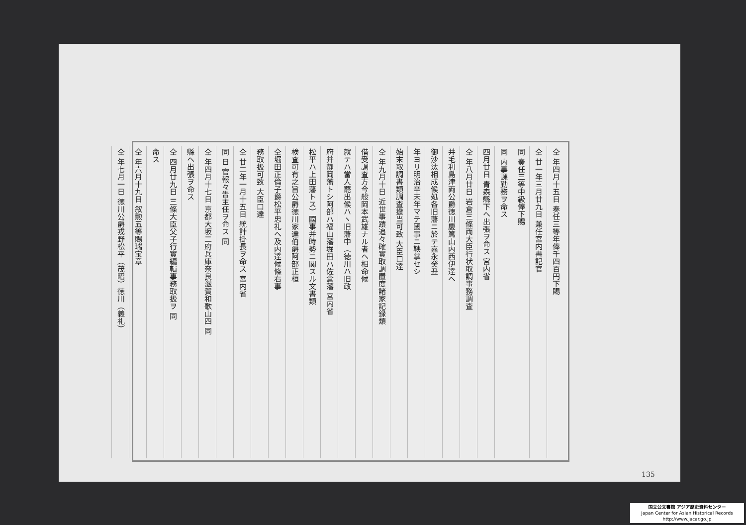仝 年四月十五日 奏任三等年俸千四百円下賜
仝 廿一年三月廿九日 兼任宮内書記官
同 奏任三等中級俸下賜
同 内事課勤務ヲ命ス
四月廿日 青森縣下ヘ出張ヲ命ス 宮内省
仝 年八月廿日 岩倉三條両大臣行状取調事務調査
并毛利島津両公爵徳川慶篤山内西伊達ヘ
御沙汰相成候処各旧藩ニ於テ嘉永癸丑
年ヨリ明治辛未年マテ國事ニ鞅掌セシ
始末取調書類調査擔当可致 大臣口達
仝 年九月十日 近世事蹟追々確實取調置度諸家記録類
借受調査方今般岡本武雄ナル者ヘ相命候
就テハ當人罷出候ハヽ旧藩中（徳川ハ旧政
府并静岡藩トシ阿部ハ福山藩堀田ハ佐倉藩 宮内省
松平ハ上田藩トス）國事并時勢ニ関スル文書類
検査可有之旨公爵徳川家達伯爵阿部正桓
仝堀田正倫子爵松平忠礼ヘ及内達候條右事
務取扱可致 大臣口達
仝 廿二年一月十五日 統計掛長ヲ命ス 宮内省
同 日 官報々告主任ヲ命ス 同
仝 年四月十七日 京都大坂二府兵庫奈良滋賀和歌山四 同
縣ヘ出張ヲ命ス
仝 四月廿九日 三條大臣父子行實編輯事務取扱ヲ 同
命ス
仝 年六月十九日 叙勲五等賜瑞宝章
仝 年七月一日 徳川公爵戎野松平（茂昭）徳川（義礼）
135
国立公文書館 アジア歴史資料センター
Japan Center for Asian Historical Records
http://www.jacar.go.jp